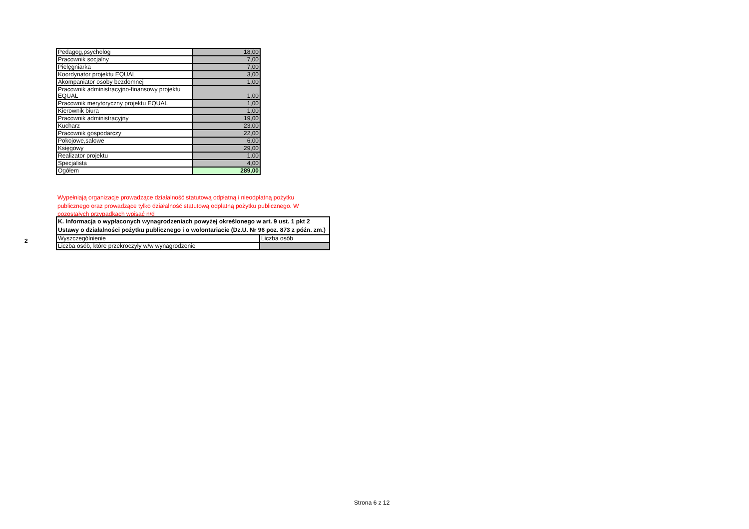| Pedagog,psycholog | 18,00 |
| Pracownik socjalny | 7,00 |
| Pielęgniarka | 7,00 |
| Koordynator projektu EQUAL | 3,00 |
| Akompaniator osoby bezdomnej | 1,00 |
| Pracownik administracyjno-finansowy projektu EQUAL | 1,00 |
| Pracownik merytoryczny projektu EQUAL | 1,00 |
| Kierownik biura | 1,00 |
| Pracownik administracyjny | 19,00 |
| Kucharz | 23,00 |
| Pracownik gospodarczy | 22,00 |
| Pokojowe,salowe | 6,00 |
| Księgowy | 29,00 |
| Realizator projektu | 1,00 |
| Specjalista | 4,00 |
| Ogółem | 289,00 |
Wypełniają organizacje prowadzące działalność statutową odpłatną i nieodpłatną pożytku publicznego oraz prowadzące tylko działalność statutową odpłatną pożytku publicznego. W pozostałych przypadkach wpisać n/d
2
| K. Informacja o wypłaconych wynagrodzeniach powyżej określonego w art. 9 ust. 1 pkt 2 Ustawy o działalności pożytku publicznego i o wolontariacie (Dz.U. Nr 96 poz. 873 z późn. zm.) | |
| Wyszczególnienie | Liczba osób |
| Liczba osób, które przekroczyły w/w wynagrodzenie | |
Strona 6 z 12